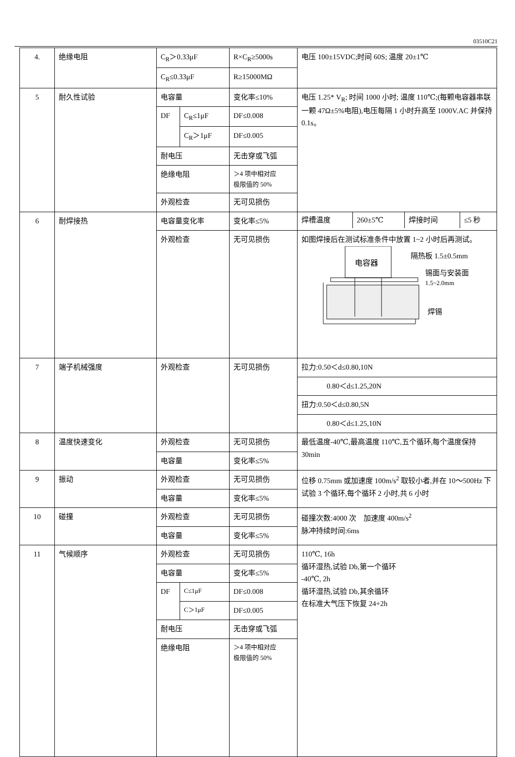03510C21
| 4. | 绝缘电阻 | C<sub>R</sub>＞0.33μF | | R×C<sub>R</sub>≥5000s | 电压 100±15VDC;时间 60S; 温度 20±1℃ |
| | | C<sub>R</sub>≤0.33μF | | R≥15000MΩ | |
| 5 | 耐久性试验 | 电容量 | | 变化率≤10% | 电压 1.25* V<sub>R</sub>; 时间 1000 小时; 温度 110℃;(每颗电容器串联一颗 47Ω±5%电阻),电压每隔 1 小时升高至 1000V.AC 并保持 0.1s。 |
| | | DF | C<sub>R</sub>≤1μF | DF≤0.008 | |
| | | | C<sub>R</sub>＞1μF | DF≤0.005 | |
| | | 耐电压 | | 无击穿或飞弧 | |
| | | 绝缘电阻 | | ＞4 项中相对应 极限值的 50% | |
| | | 外观检查 | | 无可见损伤 | |
| 6 | 耐焊接热 | 电容量变化率 | | 变化率≤5% | / 焊槽温度 / 260±5℃ / 焊接时间 / ≤5 秒 / |
| | | 外观检查 | | 无可见损伤 | 如图焊接后在测试标准条件中放置 1~2 小时后再测试。 电容器 隔热板 1.5±0.5mm 锡面与安装面 1.5~2.0mm 焊锡 |
| 7 | 端子机械强度 | 外观检查 | | 无可见损伤 | 拉力:0.50＜d≤0.80,10N |
| | | | | | 0.80＜d≤1.25,20N |
| | | | | | 扭力:0.50＜d≤0.80,5N |
| | | | | | 0.80＜d≤1.25,10N |
| 8 | 温度快速变化 | 外观检查 | | 无可见损伤 | 最低温度-40℃,最高温度 110℃,五个循环,每个温度保持 30min |
| | | 电容量 | | 变化率≤5% | |
| 9 | 振动 | 外观检查 | | 无可见损伤 | 位移 0.75mm 或加速度 100m/s<sup>2</sup> 取较小者,并在 10～500Hz 下试验 3 个循环,每个循环 2 小时,共 6 小时 |
| | | 电容量 | | 变化率≤5% | |
| 10 | 碰撞 | 外观检查 | | 无可见损伤 | 碰撞次数:4000 次 加速度 400m/s<sup>2</sup> 脉冲持续时间:6ms |
| | | 电容量 | | 变化率≤5% | |
| 11 | 气候顺序 | 外观检查 | | 无可见损伤 | 110℃, 16h 循环湿热,试验 Db,第一个循环 -40℃, 2h 循环湿热,试验 Db,其余循环 在标准大气压下恢复 24+2h |
| | | 电容量 | | 变化率≤5% | |
| | | DF | C≤1μF | DF≤0.008 | |
| | | | C＞1μF | DF≤0.005 | |
| | | 耐电压 | | 无击穿或飞弧 | |
| | | 绝缘电阻 | | ＞4 项中相对应 极限值的 50% | |